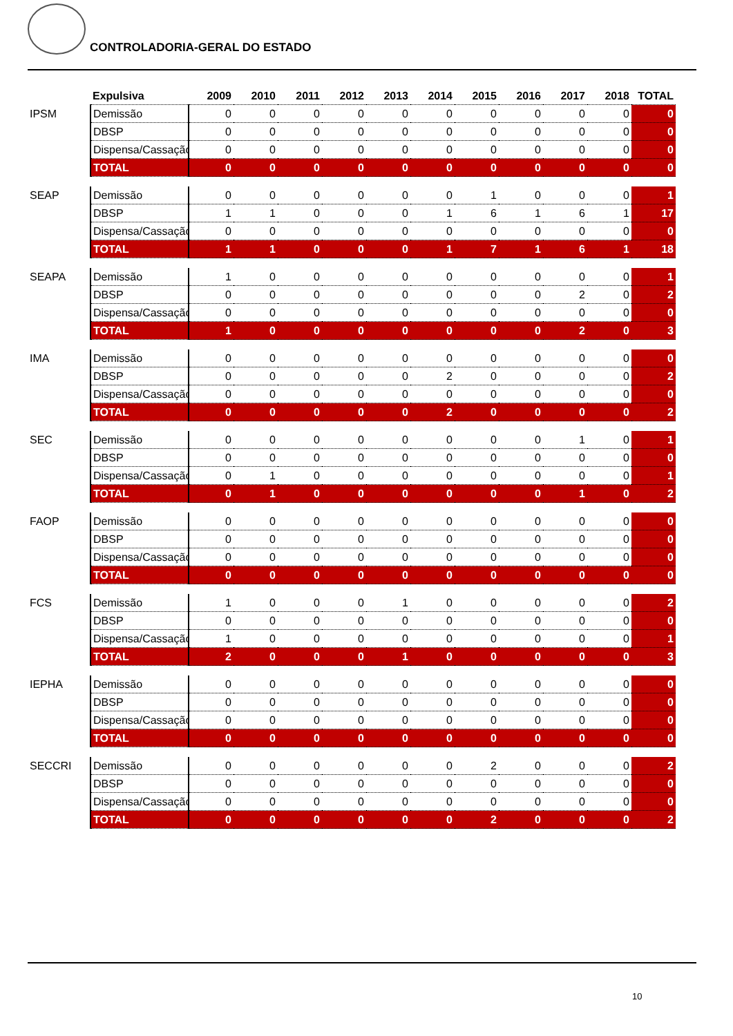CONTROLADORIA-GERAL DO ESTADO
| | Expulsiva | 2009 | 2010 | 2011 | 2012 | 2013 | 2014 | 2015 | 2016 | 2017 | 2018 | TOTAL |
| IPSM | Demissão | 0 | 0 | 0 | 0 | 0 | 0 | 0 | 0 | 0 | 0 | 0 |
| | DBSP | 0 | 0 | 0 | 0 | 0 | 0 | 0 | 0 | 0 | 0 | 0 |
| | Dispensa/Cassação | 0 | 0 | 0 | 0 | 0 | 0 | 0 | 0 | 0 | 0 | 0 |
| | TOTAL | 0 | 0 | 0 | 0 | 0 | 0 | 0 | 0 | 0 | 0 | 0 |
| SEAP | Demissão | 0 | 0 | 0 | 0 | 0 | 0 | 1 | 0 | 0 | 0 | 1 |
| | DBSP | 1 | 1 | 0 | 0 | 0 | 1 | 6 | 1 | 6 | 1 | 17 |
| | Dispensa/Cassação | 0 | 0 | 0 | 0 | 0 | 0 | 0 | 0 | 0 | 0 | 0 |
| | TOTAL | 1 | 1 | 0 | 0 | 0 | 1 | 7 | 1 | 6 | 1 | 18 |
| SEAPA | Demissão | 1 | 0 | 0 | 0 | 0 | 0 | 0 | 0 | 0 | 0 | 1 |
| | DBSP | 0 | 0 | 0 | 0 | 0 | 0 | 0 | 0 | 2 | 0 | 2 |
| | Dispensa/Cassação | 0 | 0 | 0 | 0 | 0 | 0 | 0 | 0 | 0 | 0 | 0 |
| | TOTAL | 1 | 0 | 0 | 0 | 0 | 0 | 0 | 0 | 2 | 0 | 3 |
| IMA | Demissão | 0 | 0 | 0 | 0 | 0 | 0 | 0 | 0 | 0 | 0 | 0 |
| | DBSP | 0 | 0 | 0 | 0 | 0 | 2 | 0 | 0 | 0 | 0 | 2 |
| | Dispensa/Cassação | 0 | 0 | 0 | 0 | 0 | 0 | 0 | 0 | 0 | 0 | 0 |
| | TOTAL | 0 | 0 | 0 | 0 | 0 | 2 | 0 | 0 | 0 | 0 | 2 |
| SEC | Demissão | 0 | 0 | 0 | 0 | 0 | 0 | 0 | 0 | 1 | 0 | 1 |
| | DBSP | 0 | 0 | 0 | 0 | 0 | 0 | 0 | 0 | 0 | 0 | 0 |
| | Dispensa/Cassação | 0 | 1 | 0 | 0 | 0 | 0 | 0 | 0 | 0 | 0 | 1 |
| | TOTAL | 0 | 1 | 0 | 0 | 0 | 0 | 0 | 0 | 1 | 0 | 2 |
| FAOP | Demissão | 0 | 0 | 0 | 0 | 0 | 0 | 0 | 0 | 0 | 0 | 0 |
| | DBSP | 0 | 0 | 0 | 0 | 0 | 0 | 0 | 0 | 0 | 0 | 0 |
| | Dispensa/Cassação | 0 | 0 | 0 | 0 | 0 | 0 | 0 | 0 | 0 | 0 | 0 |
| | TOTAL | 0 | 0 | 0 | 0 | 0 | 0 | 0 | 0 | 0 | 0 | 0 |
| FCS | Demissão | 1 | 0 | 0 | 0 | 1 | 0 | 0 | 0 | 0 | 0 | 2 |
| | DBSP | 0 | 0 | 0 | 0 | 0 | 0 | 0 | 0 | 0 | 0 | 0 |
| | Dispensa/Cassação | 1 | 0 | 0 | 0 | 0 | 0 | 0 | 0 | 0 | 0 | 1 |
| | TOTAL | 2 | 0 | 0 | 0 | 1 | 0 | 0 | 0 | 0 | 0 | 3 |
| IEPHA | Demissão | 0 | 0 | 0 | 0 | 0 | 0 | 0 | 0 | 0 | 0 | 0 |
| | DBSP | 0 | 0 | 0 | 0 | 0 | 0 | 0 | 0 | 0 | 0 | 0 |
| | Dispensa/Cassação | 0 | 0 | 0 | 0 | 0 | 0 | 0 | 0 | 0 | 0 | 0 |
| | TOTAL | 0 | 0 | 0 | 0 | 0 | 0 | 0 | 0 | 0 | 0 | 0 |
| SECCRI | Demissão | 0 | 0 | 0 | 0 | 0 | 0 | 2 | 0 | 0 | 0 | 2 |
| | DBSP | 0 | 0 | 0 | 0 | 0 | 0 | 0 | 0 | 0 | 0 | 0 |
| | Dispensa/Cassação | 0 | 0 | 0 | 0 | 0 | 0 | 0 | 0 | 0 | 0 | 0 |
| | TOTAL | 0 | 0 | 0 | 0 | 0 | 0 | 2 | 0 | 0 | 0 | 2 |
10